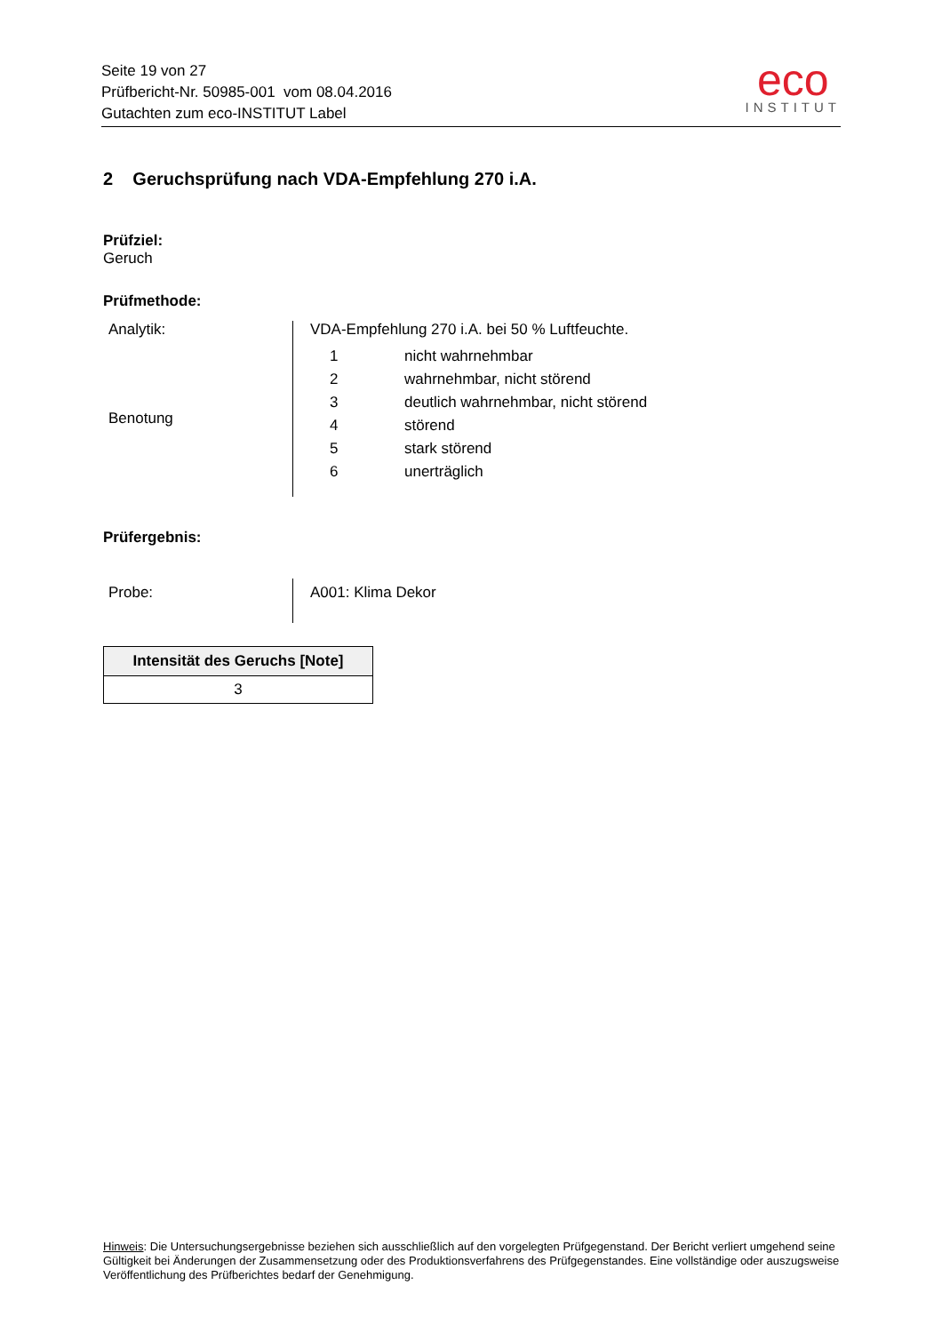Seite 19 von 27
Prüfbericht-Nr. 50985-001 vom 08.04.2016
Gutachten zum eco-INSTITUT Label
eco
INSTITUT
2 Geruchsprüfung nach VDA-Empfehlung 270 i.A.
Prüfziel:
Geruch
Prüfmethode:
Analytik:
Benotung
VDA-Empfehlung 270 i.A. bei 50 % Luftfeuchte.
| 1 | nicht wahrnehmbar |
| 2 | wahrnehmbar, nicht störend |
| 3 | deutlich wahrnehmbar, nicht störend |
| 4 | störend |
| 5 | stark störend |
| 6 | unerträglich |
Prüfergebnis:
Probe:
A001: Klima Dekor
| Intensität des Geruchs [Note] |
| --- |
| 3 |
Hinweis: Die Untersuchungsergebnisse beziehen sich ausschließlich auf den vorgelegten Prüfgegenstand. Der Bericht verliert umgehend seine Gültigkeit bei Änderungen der Zusammensetzung oder des Produktionsverfahrens des Prüfgegenstandes. Eine vollständige oder auszugsweise Veröffentlichung des Prüfberichtes bedarf der Genehmigung.